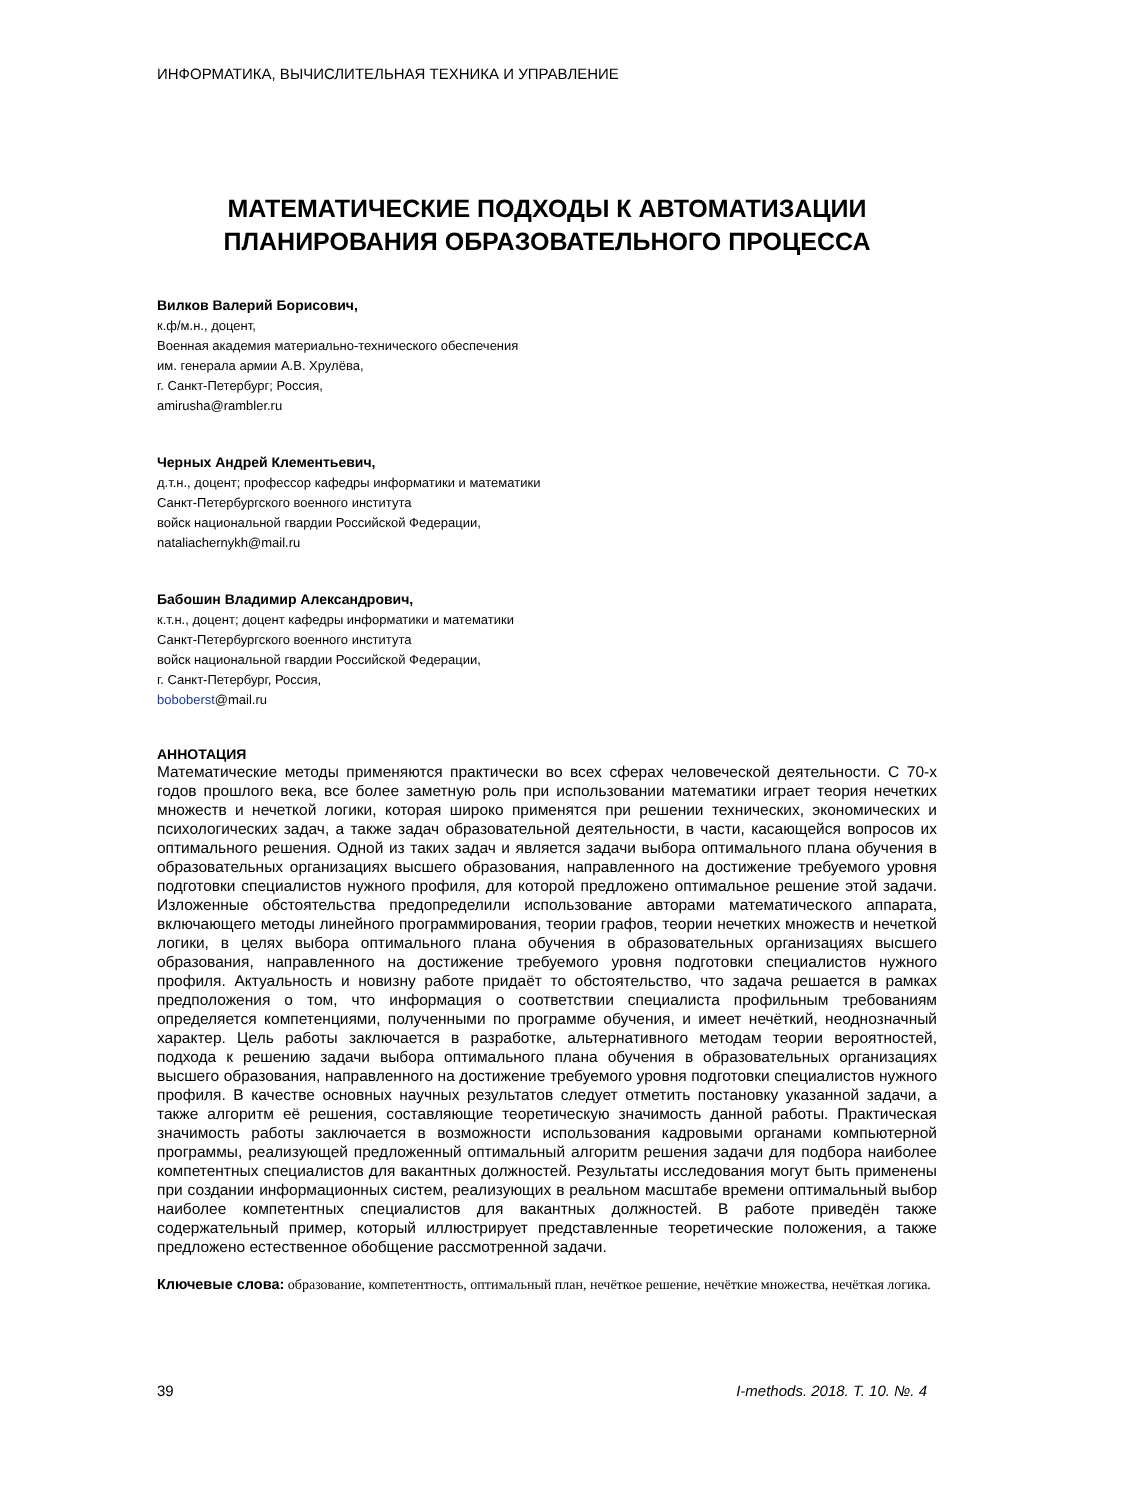ИНФОРМАТИКА, ВЫЧИСЛИТЕЛЬНАЯ ТЕХНИКА И УПРАВЛЕНИЕ
МАТЕМАТИЧЕСКИЕ ПОДХОДЫ К АВТОМАТИЗАЦИИ
ПЛАНИРОВАНИЯ ОБРАЗОВАТЕЛЬНОГО ПРОЦЕССА
Вилков Валерий Борисович,
к.ф/м.н., доцент,
Военная академия материально-технического обеспечения
им. генерала армии А.В. Хрулёва,
г. Санкт-Петербург; Россия,
amirusha@rambler.ru
Черных Андрей Клементьевич,
д.т.н., доцент; профессор кафедры информатики и математики
Санкт-Петербургского военного института
войск национальной гвардии Российской Федерации,
nataliachernykh@mail.ru
Бабошин Владимир Александрович,
к.т.н., доцент; доцент кафедры информатики и математики
Санкт-Петербургского военного института
войск национальной гвардии Российской Федерации,
г. Санкт-Петербург, Россия,
boboberst@mail.ru
АННОТАЦИЯ
Математические методы применяются практически во всех сферах человеческой деятельности. С 70-х годов прошлого века, все более заметную роль при использовании математики играет теория нечетких множеств и нечеткой логики, которая широко применятся при решении технических, экономических и психологических задач, а также задач образовательной деятельности, в части, касающейся вопросов их оптимального решения. Одной из таких задач и является задачи выбора оптимального плана обучения в образовательных организациях высшего образования, направленного на достижение требуемого уровня подготовки специалистов нужного профиля, для которой предложено оптимальное решение этой задачи. Изложенные обстоятельства предопределили использование авторами математического аппарата, включающего методы линейного программирования, теории графов, теории нечетких множеств и нечеткой логики, в целях выбора оптимального плана обучения в образовательных организациях высшего образования, направленного на достижение требуемого уровня подготовки специалистов нужного профиля. Актуальность и новизну работе придаёт то обстоятельство, что задача решается в рамках предположения о том, что информация о соответствии специалиста профильным требованиям определяется компетенциями, полученными по программе обучения, и имеет нечёткий, неоднозначный характер. Цель работы заключается в разработке, альтернативного методам теории вероятностей, подхода к решению задачи выбора оптимального плана обучения в образовательных организациях высшего образования, направленного на достижение требуемого уровня подготовки специалистов нужного профиля. В качестве основных научных результатов следует отметить постановку указанной задачи, а также алгоритм её решения, составляющие теоретическую значимость данной работы. Практическая значимость работы заключается в возможности использования кадровыми органами компьютерной программы, реализующей предложенный оптимальный алгоритм решения задачи для подбора наиболее компетентных специалистов для вакантных должностей. Результаты исследования могут быть применены при создании информационных систем, реализующих в реальном масштабе времени оптимальный выбор наиболее компетентных специалистов для вакантных должностей. В работе приведён также содержательный пример, который иллюстрирует представленные теоретические положения, а также предложено естественное обобщение рассмотренной задачи.
Ключевые слова: образование, компетентность, оптимальный план, нечёткое решение, нечёткие множества, нечёткая логика.
39 I-methods. 2018. T. 10. №. 4